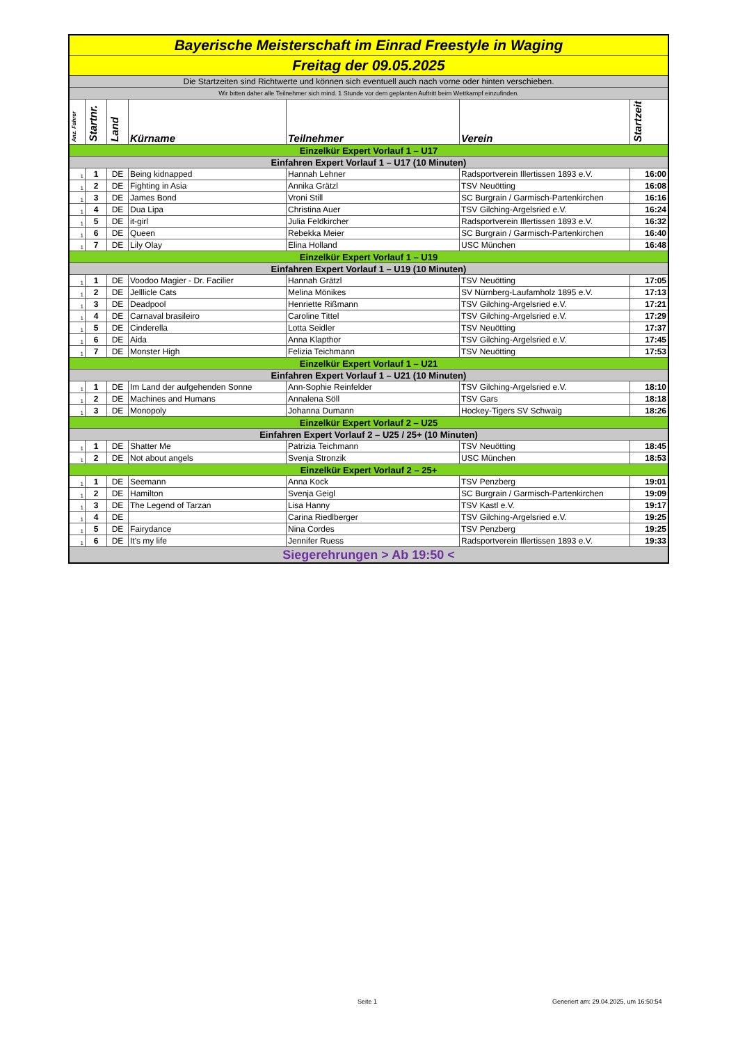| Bayerische Meisterschaft im Einrad Freestyle in Waging | | | | | | |
| Freitag der 09.05.2025 | | | | | | |
| Die Startzeiten sind Richtwerte und können sich eventuell auch nach vorne oder hinten verschieben. | | | | | | |
| Wir bitten daher alle Teilnehmer sich mind. 1 Stunde vor dem geplanten Auftritt beim Wettkampf einzufinden. | | | | | | |
| Anz. Fahrer | Startnr. | Land | Kürname | Teilnehmer | Verein | Startzeit |
| Einzelkür Expert Vorlauf 1 – U17 | | | | | | |
| Einfahren Expert Vorlauf 1 – U17 (10 Minuten) | | | | | | |
| 1 | 1 | DE | Being kidnapped | Hannah Lehner | Radsportverein Illertissen 1893 e.V. | 16:00 |
| 1 | 2 | DE | Fighting in Asia | Annika Grätzl | TSV Neuötting | 16:08 |
| 1 | 3 | DE | James Bond | Vroni Still | SC Burgrain / Garmisch-Partenkirchen | 16:16 |
| 1 | 4 | DE | Dua Lipa | Christina Auer | TSV Gilching-Argelsried e.V. | 16:24 |
| 1 | 5 | DE | it-girl | Julia Feldkircher | Radsportverein Illertissen 1893 e.V. | 16:32 |
| 1 | 6 | DE | Queen | Rebekka Meier | SC Burgrain / Garmisch-Partenkirchen | 16:40 |
| 1 | 7 | DE | Lily Olay | Elina Holland | USC München | 16:48 |
| Einzelkür Expert Vorlauf 1 – U19 | | | | | | |
| Einfahren Expert Vorlauf 1 – U19 (10 Minuten) | | | | | | |
| 1 | 1 | DE | Voodoo Magier - Dr. Facilier | Hannah Grätzl | TSV Neuötting | 17:05 |
| 1 | 2 | DE | Jelllicle Cats | Melina Mönikes | SV Nürnberg-Laufamholz 1895 e.V. | 17:13 |
| 1 | 3 | DE | Deadpool | Henriette Rißmann | TSV Gilching-Argelsried e.V. | 17:21 |
| 1 | 4 | DE | Carnaval brasileiro | Caroline Tittel | TSV Gilching-Argelsried e.V. | 17:29 |
| 1 | 5 | DE | Cinderella | Lotta Seidler | TSV Neuötting | 17:37 |
| 1 | 6 | DE | Aida | Anna Klapthor | TSV Gilching-Argelsried e.V. | 17:45 |
| 1 | 7 | DE | Monster High | Felizia Teichmann | TSV Neuötting | 17:53 |
| Einzelkür Expert Vorlauf 1 – U21 | | | | | | |
| Einfahren Expert Vorlauf 1 – U21 (10 Minuten) | | | | | | |
| 1 | 1 | DE | Im Land der aufgehenden Sonne | Ann-Sophie Reinfelder | TSV Gilching-Argelsried e.V. | 18:10 |
| 1 | 2 | DE | Machines and Humans | Annalena Söll | TSV Gars | 18:18 |
| 1 | 3 | DE | Monopoly | Johanna Dumann | Hockey-Tigers SV Schwaig | 18:26 |
| Einzelkür Expert Vorlauf 2 – U25 | | | | | | |
| Einfahren Expert Vorlauf 2 – U25 / 25+ (10 Minuten) | | | | | | |
| 1 | 1 | DE | Shatter Me | Patrizia Teichmann | TSV Neuötting | 18:45 |
| 1 | 2 | DE | Not about angels | Svenja Stronzik | USC München | 18:53 |
| Einzelkür Expert Vorlauf 2 – 25+ | | | | | | |
| 1 | 1 | DE | Seemann | Anna Kock | TSV Penzberg | 19:01 |
| 1 | 2 | DE | Hamilton | Svenja Geigl | SC Burgrain / Garmisch-Partenkirchen | 19:09 |
| 1 | 3 | DE | The Legend of Tarzan | Lisa Hanny | TSV Kastl e.V. | 19:17 |
| 1 | 4 | DE | | Carina Riedlberger | TSV Gilching-Argelsried e.V. | 19:25 |
| 1 | 5 | DE | Fairydance | Nina Cordes | TSV Penzberg | 19:25 |
| 1 | 6 | DE | It's my life | Jennifer Ruess | Radsportverein Illertissen 1893 e.V. | 19:33 |
| Siegerehrungen > Ab 19:50 < | | | | | | |
Seite 1
Generiert am: 29.04.2025, um 16:50:54